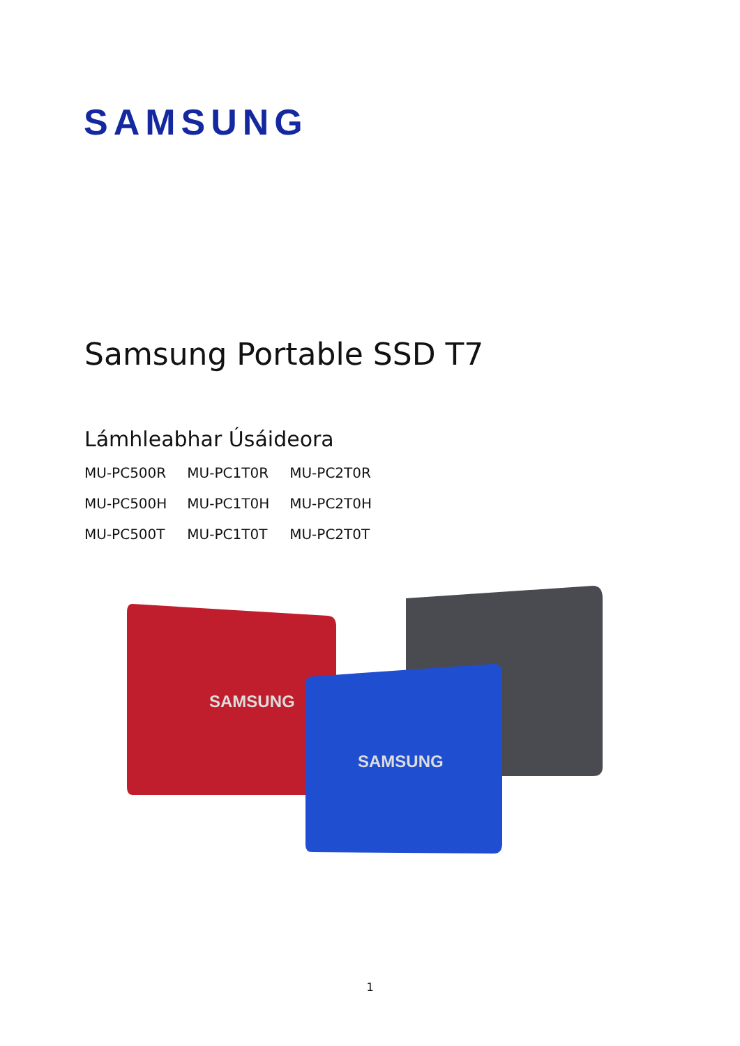SAMSUNG
Samsung Portable SSD T7
Lámhleabhar Úsáideora
| MU-PC500R | MU-PC1T0R | MU-PC2T0R |
| MU-PC500H | MU-PC1T0H | MU-PC2T0H |
| MU-PC500T | MU-PC1T0T | MU-PC2T0T |
SAMSUNG
SAMSUNG
1